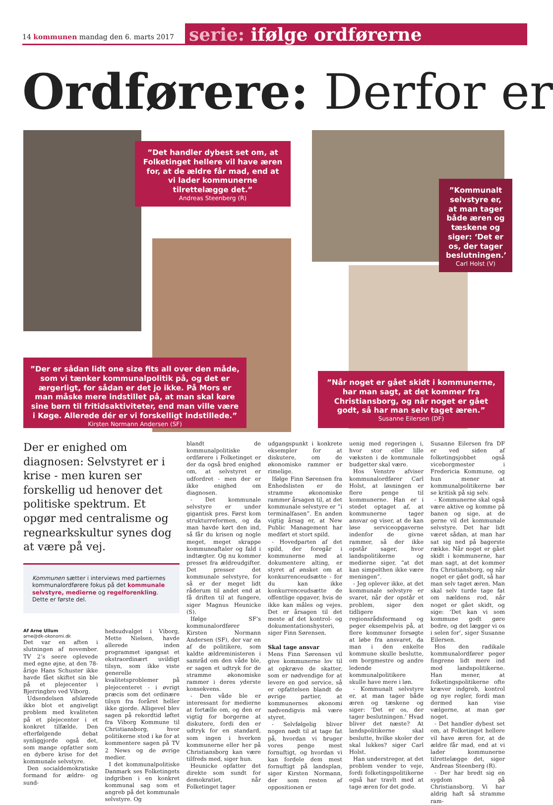14 kommunen mandag den 6. marts 2017
serie: ifølge ordførerne
Ordførere: Derfor er
”Det handler dybest set om, at Folketinget hellere vil have æren for, at de ældre får mad, end at vi lader kommunerne tilrettelægge det.”
Andreas Steenberg (R)
”Kommunalt selvstyre er, at man tager både æren og tæskene og siger: ‘Det er os, der tager beslutningen.’
Carl Holst (V)
”Der er sådan lidt one size fits all over den måde, som vi tænker kommunalpolitik på, og det er ærgerligt, for sådan er det jo ikke. På Mors er man måske mere indstillet på, at man skal køre sine børn til fritidsaktiviteter, end man ville være i Køge. Allerede dér er vi forskelligt indstillede.”
Kirsten Normann Andersen (SF)
”Når noget er gået skidt i kommunerne, har man sagt, at det kommer fra Christiansborg, og når noget er gået godt, så har man selv taget æren.”
Susanne Eilersen (DF)
Der er enighed om diagnosen: Selvstyret er i krise - men kuren ser forskellig ud henover det politiske spektrum. Et opgør med centralisme og regnearkskultur synes dog at være på vej.
Kommunen sætter i interviews med partiernes kommunalordførere fokus på det kommunale selvstyre, medierne og regelforenkling. Dette er første del.
Af Arne Ullum
arne@dk-okonomi.dk
Det var en aften i slutningen af november. TV 2’s seere oplevede med egne øjne, at den 78-årige Hans Schuster ikke havde fået skiftet sin ble på et plejecenter i Bjerringbro ved Viborg.
Udsendelsen afslørede ikke blot et angiveligt problem med kvaliteten på et plejecenter i et konkret tilfælde. Den efterfølgende debat synliggjorde også det, som mange opfatter som en dybere krise for det kommunale selvstyre.
Den socialdemokratiske formand for ældre- og sund-
hedsudvalget i Viborg, Mette Nielsen, havde allerede inden programmet igangsat et ekstraordinært uvildigt tilsyn, som ikke viste generelle kvalitetsproblemer på plejecenteret - i øvrigt præcis som det ordinære tilsyn fra foråret heller ikke gjorde. Alligevel blev sagen på rekordtid løftet fra Viborg Kommune til Christiansborg, hvor politikerne stod i kø for at kommentere sagen på TV 2 News og de øvrige medier.
I det kommunalpolitiske Danmark ses Folketingets indgriben i en konkret kommunal sag som et angreb på det kommunale selvstyre. Og
blandt de kommunalpolitiske ordførere i Folketinget er der da også bred enighed om, at selvstyret er udfordret - men der er ikke enighed om diagnosen.
- Det kommunale selvstyre er under gigantisk pres. Først kom strukturreformen, og da man havde kørt den ind, så får du krisen og nogle meget, meget skrappe kommuneaftaler og fald i indtægter. Og nu kommer presset fra ældreudgifter. Det presser det kommunale selvstyre, for så er der meget lidt råderum til andet end at få driften til at fungere, siger Magnus Heunicke (S).
Ifølge SF’s kommunalordfører Kirsten Normann Andersen (SF), der var en af de politikere, som kaldte ældreministeren i samråd om den våde ble, er sagen et udtryk for de stramme økonomiske rammer i deres yderste konsekvens.
- Den våde ble er interessant for medierne at fortælle om, og den er vigtig for borgerne at diskutere, fordi den er udtryk for en standard, som ingen i hverken kommunerne eller her på Christiansborg kan være tilfreds med, siger hun.
Heunicke opfatter det direkte som sundt for demokratiet, når Folketinget tager
udgangspunkt i konkrete eksempler for at diskutere, om de økonomiske rammer er rimelige.
Ifølge Finn Sørensen fra Enhedslisten er de stramme økonomiske rammer årsagen til, at det kommunale selvstyre er ”i terminalfasen”. En anden vigtig årsag er, at New Public Management har medført et stort spild.
- Hovedparten af det spild, der foregår i kommunerne med at dokumentere alting, er styret af ønsket om at konkurrenceudsætte - for du kan ikke konkurrenceudsætte de offentlige opgaver, hvis de ikke kan måles og vejes. Det er årsagen til det meste af det kontrol- og dokumentationshysteri, siger Finn Sørensen.
Skal tage ansvar
Mens Finn Sørensen vil give kommunerne lov til at opkræve de skatter, som er nødvendige for at levere en god service, så er opfattelsen blandt de øvrige partier, at kommunernes økonomi nødvendigvis må være styret.
- Selvfølgelig bliver nogen nødt til at tage fat på, hvordan vi bruger vores penge mest fornuftigt, og hvordan vi kan fordele dem mest fornuftigt på landsplan, siger Kirsten Normann, der som resten af oppositionen er
uenig med regeringen i, hvor stor eller lille væksten i de kommunale budgetter skal være.
Hos Venstre afviser kommunalordfører Carl Holst, at løsningen er flere penge til kommunerne. Han er i stedet optaget af, at kommunerne tager ansvar og viser, at de kan løse serviceopgaverne indenfor de givne rammer, så der ikke opstår sager, hvor landspolitikerne og medierne siger, ”at det kan simpelthen ikke være meningen”.
- Jeg oplever ikke, at det kommunale selvstyre er svaret, når der opstår et problem, siger den tidligere regionsrådsformand og peger eksempelvis på, at flere kommuner forsøgte at løbe fra ansvaret, da man i den enkelte kommune skulle beslutte, om borgmestre og andre ledende kommunalpolitikere skulle have mere i løn.
- Kommunalt selvstyre er, at man tager både æren og tæskene og siger: ‘Det er os, der tager beslutningen.’ Hvad bliver det næste? At landspolitikerne skal beslutte, hvilke skoler der skal lukkes? siger Carl Holst.
Han understreger, at det problem vender to veje, fordi folketingspolitikerne også har travlt med at tage æren for det gode.
Susanne Eilersen fra DF er ved siden af folketingsjobbet også viceborgmester i Fredericia Kommune, og hun mener at kommunalpolitikerne bør se kritisk på sig selv.
- Kommunerne skal også være aktive og komme på banen og sige, at de gerne vil det kommunale selvstyre. Det har lidt været sådan, at man har sat sig ned på bagerste række. Når noget er gået skidt i kommunerne, har man sagt, at det kommer fra Christiansborg, og når noget er gået godt, så har man selv taget æren. Man skal selv turde tage fat om nældens rod, når noget er gået skidt, og sige: ‘Det kan vi som kommune godt gøre bedre, og det lægger vi os i selen for’, siger Susanne Eilersen.
Hos den radikale kommunalordfører peger fingrene lidt mere ind mod landspolitikerne. Han mener, at folketingspolitikerne ofte kræver indgreb, kontrol og nye regler, fordi man dermed kan vise vælgerne, at man gør noget.
- Det handler dybest set om, at Folketinget hellere vil have æren for, at de ældre får mad, end at vi lader kommunerne tilrettelægge det, siger Andreas Steenberg (R).
- Der har bredt sig en sygdom på Christiansborg. Vi har aldrig haft så stramme ram-